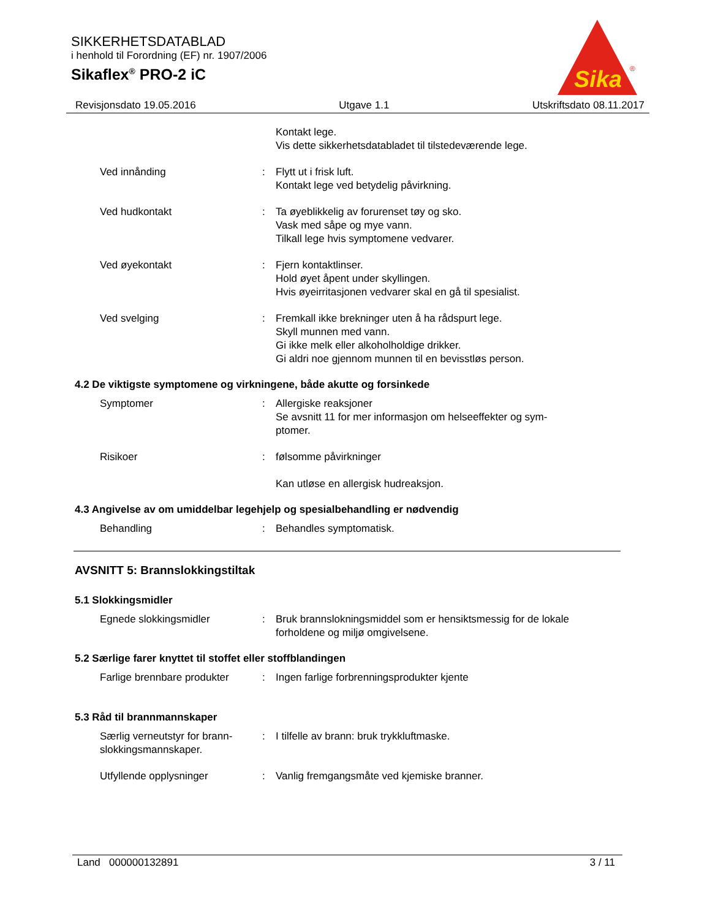SIKKERHETSDATABLAD
i henhold til Forordning (EF) nr. 1907/2006
Sikaflex<sup>®</sup> PRO-2 iC
Sika
®
Revisjonsdato 19.05.2016 Utgave 1.1 Utskriftsdato 08.11.2017
Kontakt lege.
Vis dette sikkerhetsdatabladet til tilstedeværende lege.
Ved innånding : Flytt ut i frisk luft.
Kontakt lege ved betydelig påvirkning.
Ved hudkontakt : Ta øyeblikkelig av forurenset tøy og sko.
Vask med såpe og mye vann.
Tilkall lege hvis symptomene vedvarer.
Ved øyekontakt : Fjern kontaktlinser.
Hold øyet åpent under skyllingen.
Hvis øyeirritasjonen vedvarer skal en gå til spesialist.
Ved svelging : Fremkall ikke brekninger uten å ha rådspurt lege.
Skyll munnen med vann.
Gi ikke melk eller alkoholholdige drikker.
Gi aldri noe gjennom munnen til en bevisstløs person.
4.2 De viktigste symptomene og virkningene, både akutte og forsinkede
Symptomer : Allergiske reaksjoner
Se avsnitt 11 for mer informasjon om helseeffekter og sym-
ptomer.
Risikoer : følsomme påvirkninger
Kan utløse en allergisk hudreaksjon.
4.3 Angivelse av om umiddelbar legehjelp og spesialbehandling er nødvendig
Behandling : Behandles symptomatisk.
AVSNITT 5: Brannslokkingstiltak
5.1 Slokkingsmidler
Egnede slokkingsmidler : Bruk brannslokningsmiddel som er hensiktsmessig for de lokale forholdene og miljø omgivelsene.
5.2 Særlige farer knyttet til stoffet eller stoffblandingen
Farlige brennbare produkter
: Ingen farlige forbrenningsprodukter kjente
5.3 Råd til brannmannskaper
Særlig verneutstyr for brann-
slokkingsmannskaper.
: I tilfelle av brann: bruk trykkluftmaske.
Utfyllende opplysninger : Vanlig fremgangsmåte ved kjemiske branner.
Land 000000132891 3 / 11